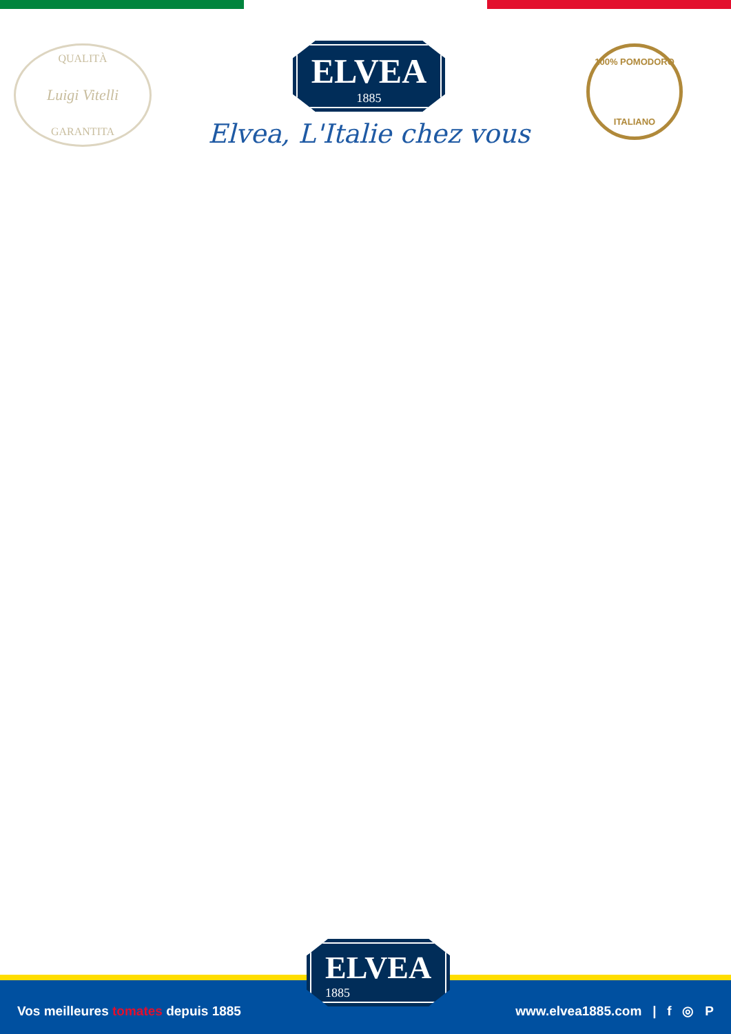QUALITÀ
Luigi Vitelli
GARANTITA
ELVEA 1885
Elvea, L'Italie chez vous
100% POMODORO
ITALIANO
Vos meilleures tomates depuis 1885 www.elvea1885.com | f ◎ P
ELVEA 1885